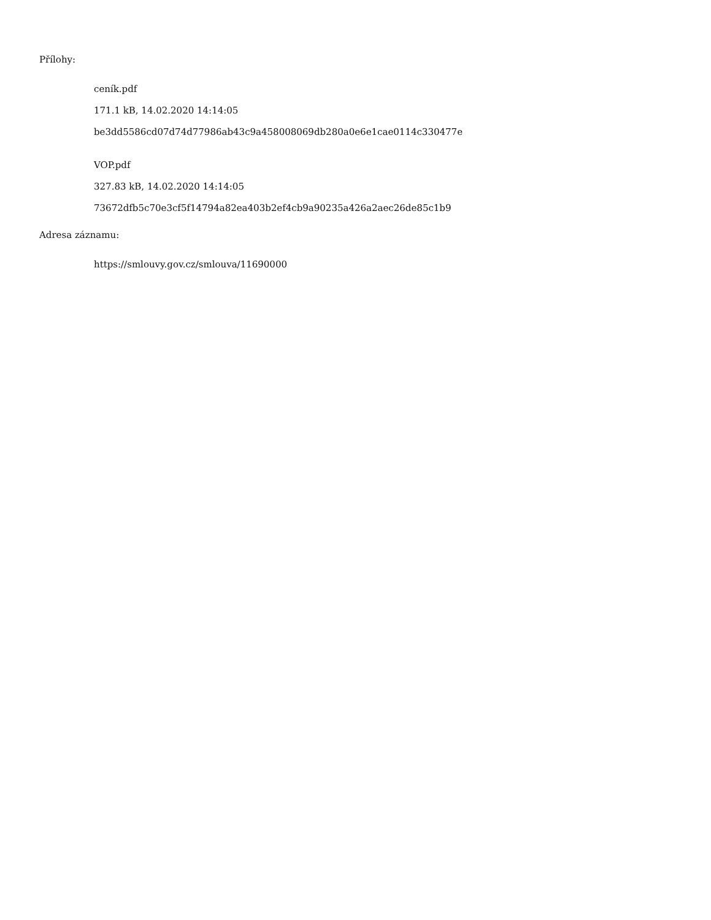Přílohy:
ceník.pdf
171.1 kB, 14.02.2020 14:14:05
be3dd5586cd07d74d77986ab43c9a458008069db280a0e6e1cae0114c330477e
VOP.pdf
327.83 kB, 14.02.2020 14:14:05
73672dfb5c70e3cf5f14794a82ea403b2ef4cb9a90235a426a2aec26de85c1b9
Adresa záznamu:
https://smlouvy.gov.cz/smlouva/11690000